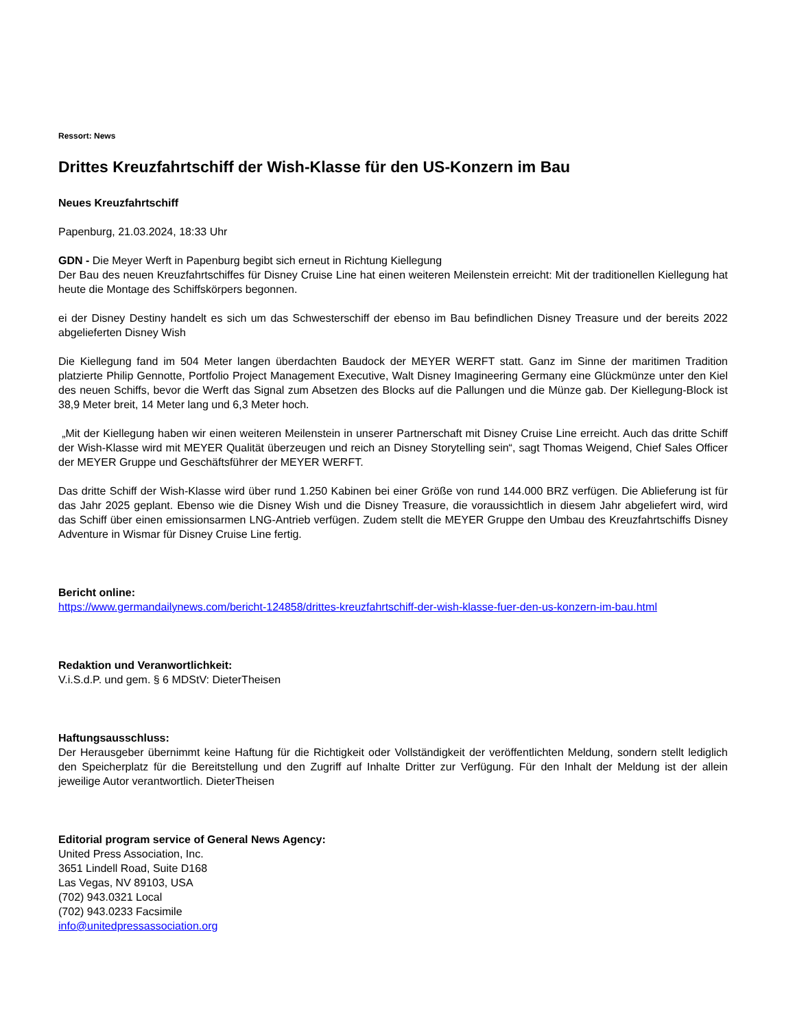Ressort: News
Drittes Kreuzfahrtschiff der Wish-Klasse für den US-Konzern im Bau
Neues Kreuzfahrtschiff
Papenburg, 21.03.2024, 18:33 Uhr
GDN - Die Meyer Werft in Papenburg begibt sich erneut in Richtung Kiellegung
Der Bau des neuen Kreuzfahrtschiffes für Disney Cruise Line hat einen weiteren Meilenstein erreicht: Mit der traditionellen Kiellegung hat heute die Montage des Schiffskörpers begonnen.
ei der Disney Destiny handelt es sich um das Schwesterschiff der ebenso im Bau befindlichen Disney Treasure und der bereits 2022 abgelieferten Disney Wish
Die Kiellegung fand im 504 Meter langen überdachten Baudock der MEYER WERFT statt. Ganz im Sinne der maritimen Tradition platzierte Philip Gennotte, Portfolio Project Management Executive, Walt Disney Imagineering Germany eine Glückmünze unter den Kiel des neuen Schiffs, bevor die Werft das Signal zum Absetzen des Blocks auf die Pallungen und die Münze gab. Der Kiellegung-Block ist 38,9 Meter breit, 14 Meter lang und 6,3 Meter hoch.
„Mit der Kiellegung haben wir einen weiteren Meilenstein in unserer Partnerschaft mit Disney Cruise Line erreicht. Auch das dritte Schiff der Wish-Klasse wird mit MEYER Qualität überzeugen und reich an Disney Storytelling sein“, sagt Thomas Weigend, Chief Sales Officer der MEYER Gruppe und Geschäftsführer der MEYER WERFT.
Das dritte Schiff der Wish-Klasse wird über rund 1.250 Kabinen bei einer Größe von rund 144.000 BRZ verfügen. Die Ablieferung ist für das Jahr 2025 geplant. Ebenso wie die Disney Wish und die Disney Treasure, die voraussichtlich in diesem Jahr abgeliefert wird, wird das Schiff über einen emissionsarmen LNG-Antrieb verfügen. Zudem stellt die MEYER Gruppe den Umbau des Kreuzfahrtschiffs Disney Adventure in Wismar für Disney Cruise Line fertig.
Bericht online:
https://www.germandailynews.com/bericht-124858/drittes-kreuzfahrtschiff-der-wish-klasse-fuer-den-us-konzern-im-bau.html
Redaktion und Veranwortlichkeit:
V.i.S.d.P. und gem. § 6 MDStV: DieterTheisen
Haftungsausschluss:
Der Herausgeber übernimmt keine Haftung für die Richtigkeit oder Vollständigkeit der veröffentlichten Meldung, sondern stellt lediglich den Speicherplatz für die Bereitstellung und den Zugriff auf Inhalte Dritter zur Verfügung. Für den Inhalt der Meldung ist der allein jeweilige Autor verantwortlich. DieterTheisen
Editorial program service of General News Agency:
United Press Association, Inc.
3651 Lindell Road, Suite D168
Las Vegas, NV 89103, USA
(702) 943.0321 Local
(702) 943.0233 Facsimile
info@unitedpressassociation.org